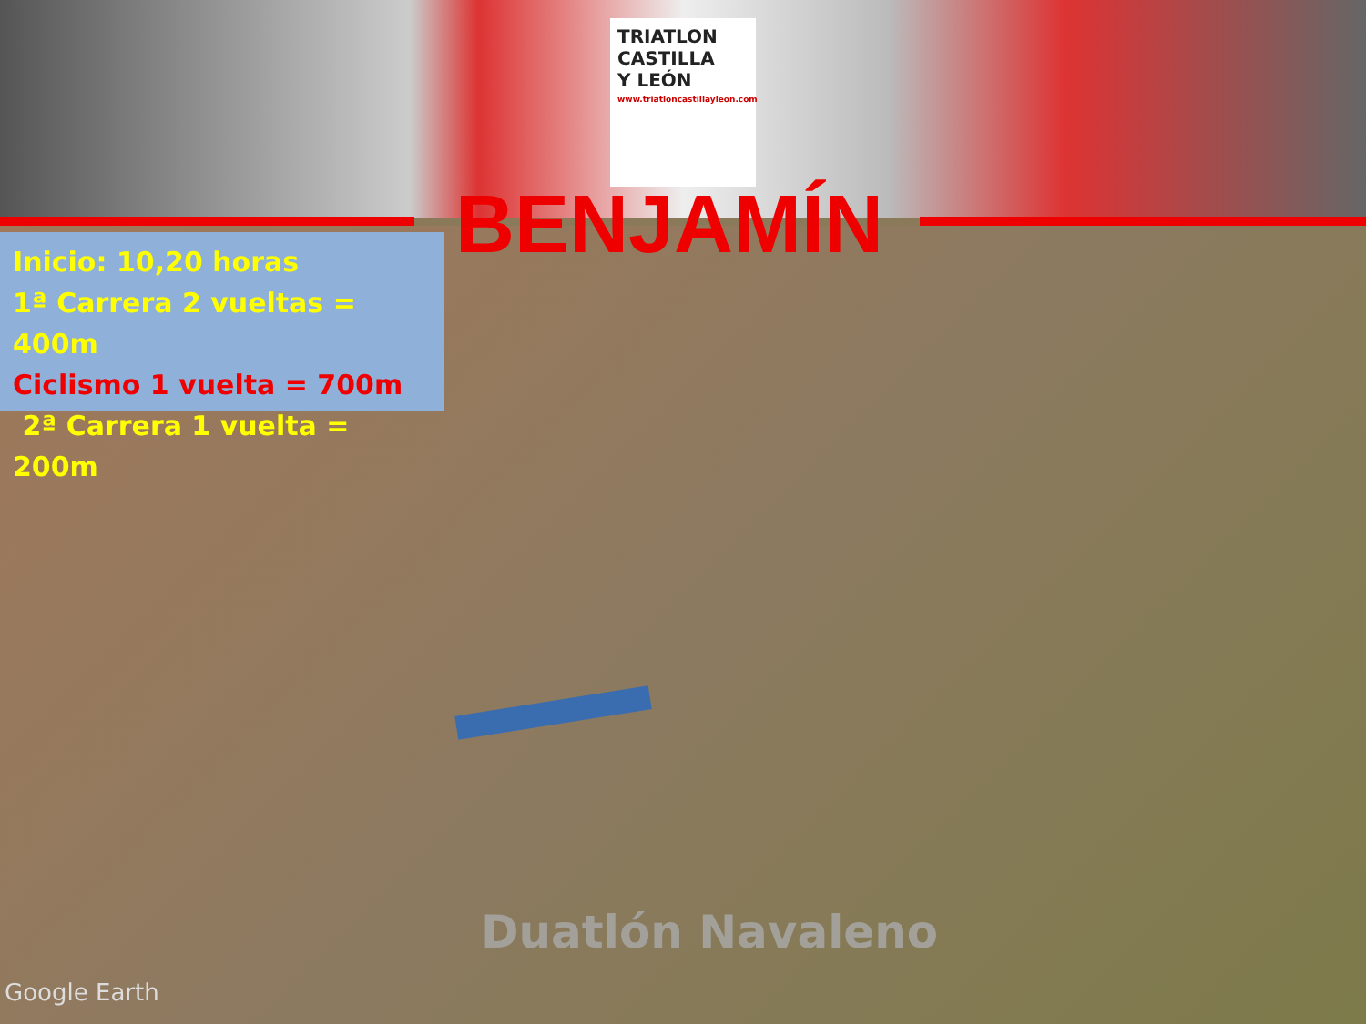TRIATLON
CASTILLA
Y LEÓN
www.triatloncastillayleon.com
BENJAMÍN
Inicio: 10,20 horas
1ª Carrera 2 vueltas = 400m
Ciclismo 1 vuelta = 700m
2ª Carrera 1 vuelta = 200m
Duatlón Navaleno
Google Earth